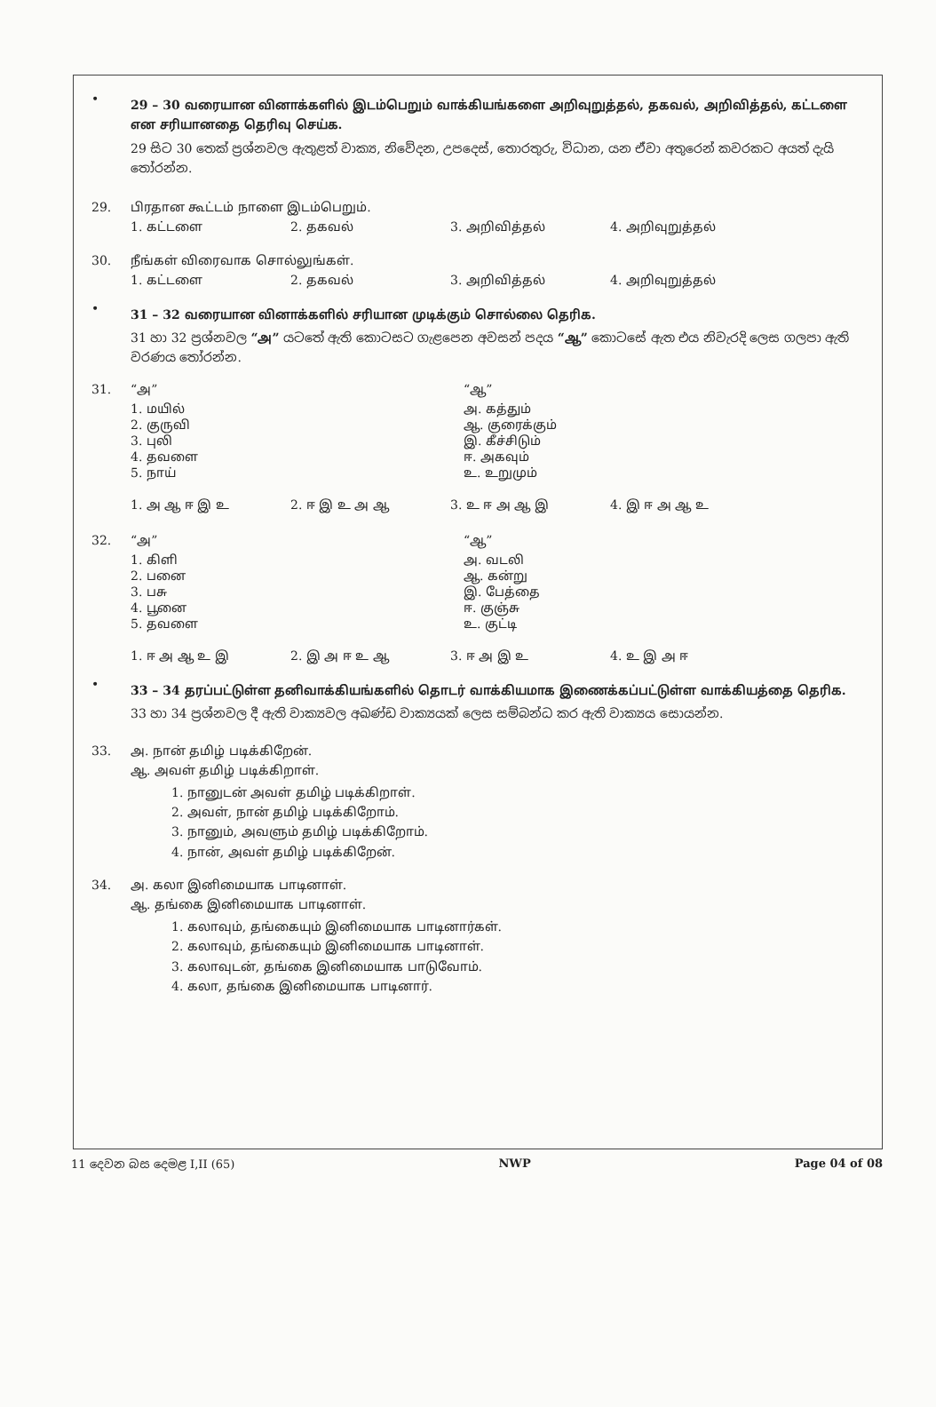•
29 – 30 வரையான வினாக்களில் இடம்பெறும் வாக்கியங்களை அறிவுறுத்தல், தகவல், அறிவித்தல், கட்டளை என சரியானதை தெரிவு செய்க.
29 සිට 30 තෙක් ප්‍රශ්නවල ඇතුළත් වාක්‍ය, නිවේදන, උපදෙස්, තොරතුරු, විධාන, යන ඒවා අතුරෙන් කවරකට අයත් දැයි තෝරන්න.
29. பிரதான கூட்டம் நாளை இடம்பெறும்.
1. கட்டளை 2. தகவல் 3. அறிவித்தல் 4. அறிவுறுத்தல்
30. நீங்கள் விரைவாக சொல்லுங்கள்.
1. கட்டளை 2. தகவல் 3. அறிவித்தல் 4. அறிவுறுத்தல்
•
31 – 32 வரையான வினாக்களில் சரியான முடிக்கும் சொல்லை தெரிக.
31 හා 32 ප්‍රශ්නවල “அ” යටතේ ඇති කොටසට ගැළපෙන අවසන් පදය “ஆ” කොටසේ ඇත එය නිවැරදි ලෙස ගලපා ඇති වරණය තෝරන්න.
31. “அ” “ஆ”
1. மயில் அ. கத்தும்
2. குருவி ஆ. குரைக்கும்
3. புலி இ. கீச்சிடும்
4. தவளை ஈ. அகவும்
5. நாய் உ. உறுமும்
1. அ ஆ ஈ இ உ 2. ஈ இ உ அ ஆ 3. உ ஈ அ ஆ இ 4. இ ஈ அ ஆ உ
32. “அ” “ஆ”
1. கிளி அ. வடலி
2. பனை ஆ. கன்று
3. பசு இ. பேத்தை
4. பூனை ஈ. குஞ்சு
5. தவளை உ. குட்டி
1. ஈ அ ஆ உ இ 2. இ அ ஈ உ ஆ 3. ஈ அ இ உ 4. உ இ அ ஈ
•
33 – 34 தரப்பட்டுள்ள தனிவாக்கியங்களில் தொடர் வாக்கியமாக இணைக்கப்பட்டுள்ள வாக்கியத்தை தெரிக.
33 හා 34 ප්‍රශ්නවල දී ඇති වාක්‍යවල අඛණ්ඩ වාක්‍යයක් ලෙස සම්බන්ධ කර ඇති වාක්‍යය සොයන්න.
33. அ. நான் தமிழ் படிக்கிறேன்.
ஆ. அவள் தமிழ் படிக்கிறாள்.
1. நானுடன் அவள் தமிழ் படிக்கிறாள்.
2. அவள், நான் தமிழ் படிக்கிறோம்.
3. நானும், அவளும் தமிழ் படிக்கிறோம்.
4. நான், அவள் தமிழ் படிக்கிறேன்.
34. அ. கலா இனிமையாக பாடினாள்.
ஆ. தங்கை இனிமையாக பாடினாள்.
1. கலாவும், தங்கையும் இனிமையாக பாடினார்கள்.
2. கலாவும், தங்கையும் இனிமையாக பாடினாள்.
3. கலாவுடன், தங்கை இனிமையாக பாடுவோம்.
4. கலா, தங்கை இனிமையாக பாடினார்.
11 දෙවන බස දෙමළ I,II (65) NWP Page 04 of 08